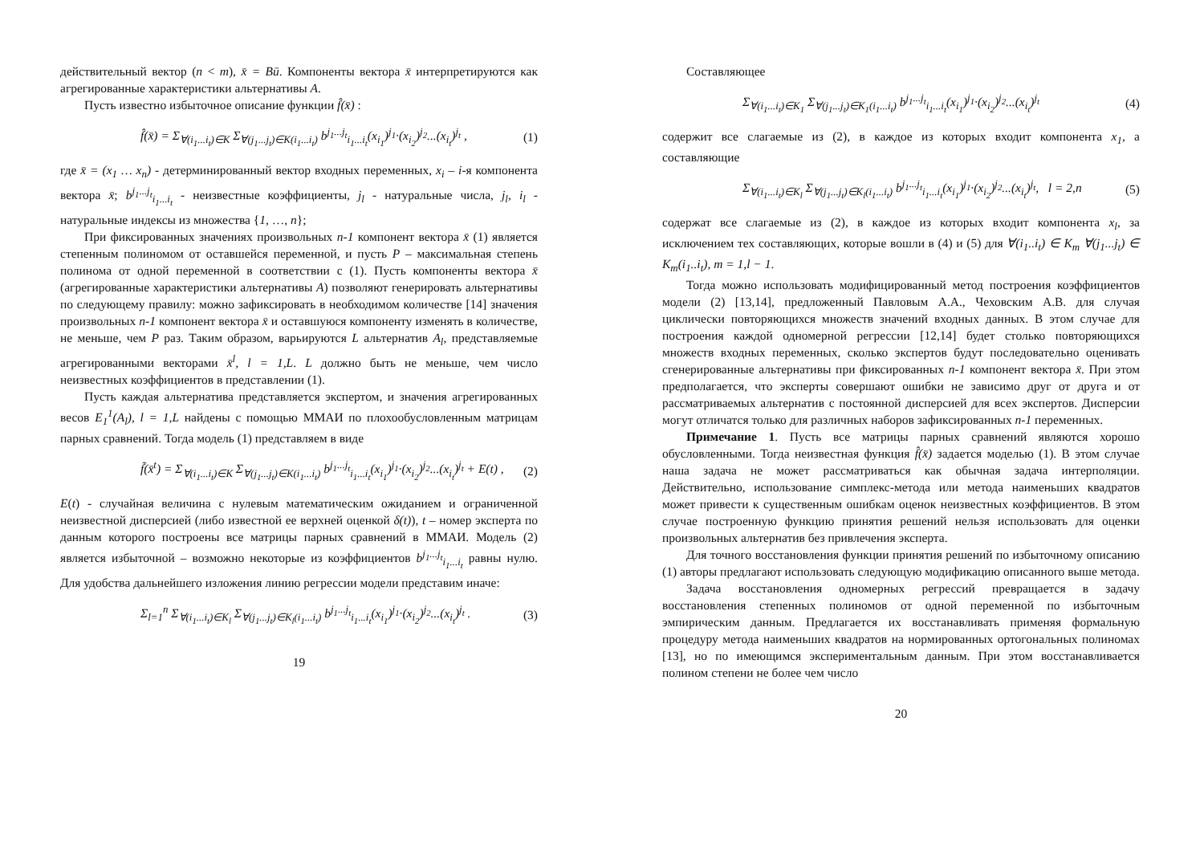действительный вектор (n < m), x̄ = Bū. Компоненты вектора x̄ интерпретируются как агрегированные характеристики альтернативы A.
Пусть известно избыточное описание функции f̂(x̄) :
f̂(x̄) = Σ<sub>∀(i<sub>1</sub>...i<sub>t</sub>)∈K</sub> Σ<sub>∀(j<sub>1</sub>...j<sub>t</sub>)∈K(i<sub>1</sub>...i<sub>t</sub>)</sub> b<sup>j<sub>1</sub>...j<sub>t</sub></sup><sub>i<sub>1</sub>...i<sub>t</sub></sub>(x<sub>i<sub>1</sub></sub>)<sup>j<sub>1</sub></sup>·(x<sub>i<sub>2</sub></sub>)<sup>j<sub>2</sub></sup>...(x<sub>i<sub>t</sub></sub>)<sup>j<sub>t</sub></sup> , (1)
где x̄ = (x<sub>1</sub> … x<sub>n</sub>) - детерминированный вектор входных переменных, x<sub>i</sub> – i-я компонента вектора x̄; b<sup>j<sub>1</sub>...j<sub>t</sub></sup><sub>i<sub>1</sub>...i<sub>t</sub></sub> - неизвестные коэффициенты, j<sub>l</sub> - натуральные числа, j<sub>l</sub>, i<sub>l</sub> - натуральные индексы из множества {1, …, n};
При фиксированных значениях произвольных n-1 компонент вектора x̄ (1) является степенным полиномом от оставшейся переменной, и пусть P – максимальная степень полинома от одной переменной в соответствии с (1). Пусть компоненты вектора x̄ (агрегированные характеристики альтернативы A) позволяют генерировать альтернативы по следующему правилу: можно зафиксировать в необходимом количестве [14] значения произвольных n-1 компонент вектора x̄ и оставшуюся компоненту изменять в количестве, не меньше, чем P раз. Таким образом, варьируются L альтернатив A<sub>l</sub>, представляемые агрегированными векторами x̄<sup>l</sup>, l = 1,L. L должно быть не меньше, чем число неизвестных коэффициентов в представлении (1).
Пусть каждая альтернатива представляется экспертом, и значения агрегированных весов E<sub>1</sub><sup>1</sup>(A<sub>l</sub>), l = 1,L найдены с помощью ММАИ по плохообусловленным матрицам парных сравнений. Тогда модель (1) представляем в виде
f̃(x̄<sup>t</sup>) = Σ<sub>∀(i<sub>1</sub>...i<sub>t</sub>)∈K</sub> Σ<sub>∀(j<sub>1</sub>...j<sub>t</sub>)∈K(i<sub>1</sub>...i<sub>t</sub>)</sub> b<sup>j<sub>1</sub>...j<sub>t</sub></sup><sub>i<sub>1</sub>...i<sub>t</sub></sub>(x<sub>i<sub>1</sub></sub>)<sup>j<sub>1</sub></sup>·(x<sub>i<sub>2</sub></sub>)<sup>j<sub>2</sub></sup>...(x<sub>i<sub>t</sub></sub>)<sup>j<sub>t</sub></sup> + E(t) , (2)
E(t) - случайная величина с нулевым математическим ожиданием и ограниченной неизвестной дисперсией (либо известной ее верхней оценкой δ(t)), t – номер эксперта по данным которого построены все матрицы парных сравнений в ММАИ. Модель (2) является избыточной – возможно некоторые из коэффициентов b<sup>j<sub>1</sub>...j<sub>t</sub></sup><sub>i<sub>1</sub>...i<sub>t</sub></sub> равны нулю. Для удобства дальнейшего изложения линию регрессии модели представим иначе:
Σ<sub>l=1</sub><sup>n</sup> Σ<sub>∀(i<sub>1</sub>...i<sub>t</sub>)∈K<sub>l</sub></sub> Σ<sub>∀(j<sub>1</sub>...j<sub>t</sub>)∈K<sub>l</sub>(i<sub>1</sub>...i<sub>t</sub>)</sub> b<sup>j<sub>1</sub>...j<sub>t</sub></sup><sub>i<sub>1</sub>...i<sub>t</sub></sub>(x<sub>i<sub>1</sub></sub>)<sup>j<sub>1</sub></sup>·(x<sub>i<sub>2</sub></sub>)<sup>j<sub>2</sub></sup>...(x<sub>i<sub>t</sub></sub>)<sup>j<sub>t</sub></sup> . (3)
19
Составляющее
Σ<sub>∀(i<sub>1</sub>...i<sub>t</sub>)∈K<sub>1</sub></sub> Σ<sub>∀(j<sub>1</sub>...j<sub>t</sub>)∈K<sub>1</sub>(i<sub>1</sub>...i<sub>t</sub>)</sub> b<sup>j<sub>1</sub>...j<sub>t</sub></sup><sub>i<sub>1</sub>...i<sub>t</sub></sub>(x<sub>i<sub>1</sub></sub>)<sup>j<sub>1</sub></sup>·(x<sub>i<sub>2</sub></sub>)<sup>j<sub>2</sub></sup>...(x<sub>i<sub>t</sub></sub>)<sup>j<sub>t</sub></sup> (4)
содержит все слагаемые из (2), в каждое из которых входит компонента x<sub>1</sub>, а составляющие
Σ<sub>∀(i<sub>1</sub>...i<sub>t</sub>)∈K<sub>l</sub></sub> Σ<sub>∀(j<sub>1</sub>...j<sub>t</sub>)∈K<sub>l</sub>(i<sub>1</sub>...i<sub>t</sub>)</sub> b<sup>j<sub>1</sub>...j<sub>t</sub></sup><sub>i<sub>1</sub>...i<sub>t</sub></sub>(x<sub>i<sub>1</sub></sub>)<sup>j<sub>1</sub></sup>·(x<sub>i<sub>2</sub></sub>)<sup>j<sub>2</sub></sup>...(x<sub>i<sub>t</sub></sub>)<sup>j<sub>t</sub></sup>, l = 2,n (5)
содержат все слагаемые из (2), в каждое из которых входит компонента x<sub>l</sub>, за исключением тех составляющих, которые вошли в (4) и (5) для ∀(i<sub>1</sub>..i<sub>t</sub>) ∈ K<sub>m</sub> ∀(j<sub>1</sub>...j<sub>t</sub>) ∈ K<sub>m</sub>(i<sub>1</sub>..i<sub>t</sub>), m = 1,l − 1.
Тогда можно использовать модифицированный метод построения коэффициентов модели (2) [13,14], предложенный Павловым А.А., Чеховским А.В. для случая циклически повторяющихся множеств значений входных данных. В этом случае для построения каждой одномерной регрессии [12,14] будет столько повторяющихся множеств входных переменных, сколько экспертов будут последовательно оценивать сгенерированные альтернативы при фиксированных n-1 компонент вектора x̄. При этом предполагается, что эксперты совершают ошибки не зависимо друг от друга и от рассматриваемых альтернатив с постоянной дисперсией для всех экспертов. Дисперсии могут отличатся только для различных наборов зафиксированных n-1 переменных.
Примечание 1. Пусть все матрицы парных сравнений являются хорошо обусловленными. Тогда неизвестная функция f̂(x̄) задается моделью (1). В этом случае наша задача не может рассматриваться как обычная задача интерполяции. Действительно, использование симплекс-метода или метода наименьших квадратов может привести к существенным ошибкам оценок неизвестных коэффициентов. В этом случае построенную функцию принятия решений нельзя использовать для оценки произвольных альтернатив без привлечения эксперта.
Для точного восстановления функции принятия решений по избыточному описанию (1) авторы предлагают использовать следующую модификацию описанного выше метода.
Задача восстановления одномерных регрессий превращается в задачу восстановления степенных полиномов от одной переменной по избыточным эмпирическим данным. Предлагается их восстанавливать применяя формальную процедуру метода наименьших квадратов на нормированных ортогональных полиномах [13], но по имеющимся экспериментальным данным. При этом восстанавливается полином степени не более чем число
20